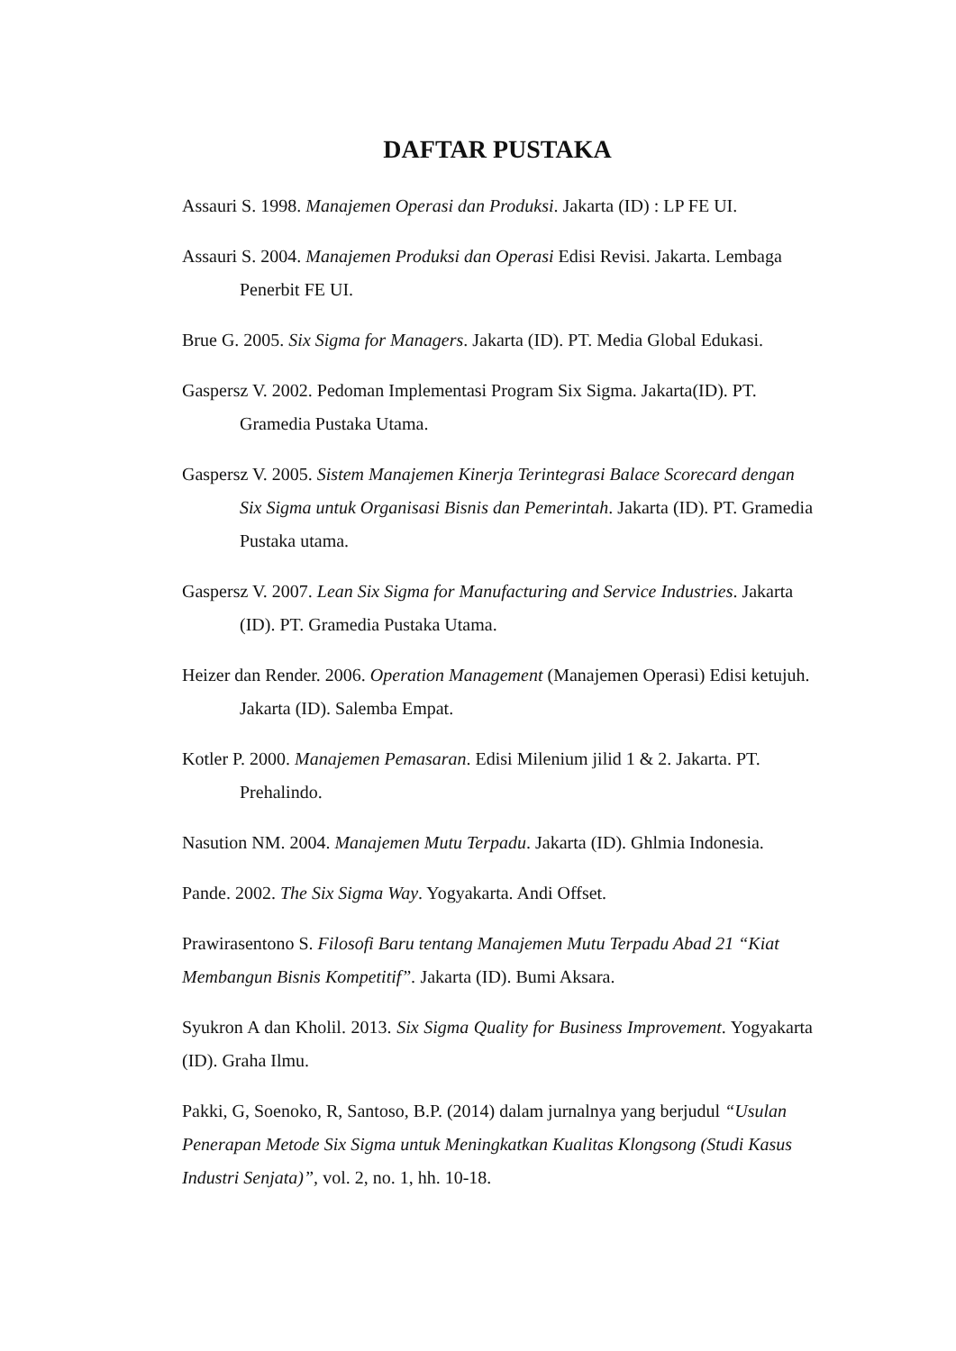DAFTAR PUSTAKA
Assauri S. 1998. Manajemen Operasi dan Produksi. Jakarta (ID) : LP FE UI.
Assauri S. 2004. Manajemen Produksi dan Operasi Edisi Revisi. Jakarta. Lembaga Penerbit FE UI.
Brue G. 2005. Six Sigma for Managers. Jakarta (ID). PT. Media Global Edukasi.
Gaspersz V. 2002. Pedoman Implementasi Program Six Sigma. Jakarta(ID). PT. Gramedia Pustaka Utama.
Gaspersz V. 2005. Sistem Manajemen Kinerja Terintegrasi Balace Scorecard dengan Six Sigma untuk Organisasi Bisnis dan Pemerintah. Jakarta (ID). PT. Gramedia Pustaka utama.
Gaspersz V. 2007. Lean Six Sigma for Manufacturing and Service Industries. Jakarta (ID). PT. Gramedia Pustaka Utama.
Heizer dan Render. 2006. Operation Management (Manajemen Operasi) Edisi ketujuh. Jakarta (ID). Salemba Empat.
Kotler P. 2000. Manajemen Pemasaran. Edisi Milenium jilid 1 & 2. Jakarta. PT. Prehalindo.
Nasution NM. 2004. Manajemen Mutu Terpadu. Jakarta (ID). Ghlmia Indonesia.
Pande. 2002. The Six Sigma Way. Yogyakarta. Andi Offset.
Prawirasentono S. Filosofi Baru tentang Manajemen Mutu Terpadu Abad 21 “Kiat Membangun Bisnis Kompetitif”. Jakarta (ID). Bumi Aksara.
Syukron A dan Kholil. 2013. Six Sigma Quality for Business Improvement. Yogyakarta (ID). Graha Ilmu.
Pakki, G, Soenoko, R, Santoso, B.P. (2014) dalam jurnalnya yang berjudul “Usulan Penerapan Metode Six Sigma untuk Meningkatkan Kualitas Klongsong (Studi Kasus Industri Senjata)”, vol. 2, no. 1, hh. 10-18.